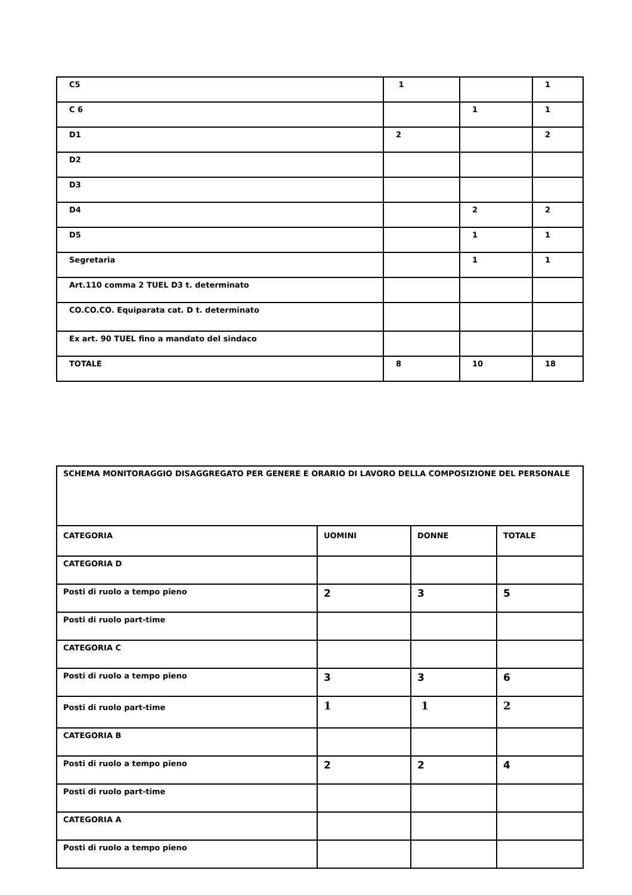| C5 | 1 | | 1 |
| C 6 | | 1 | 1 |
| D1 | 2 | | 2 |
| D2 | | | |
| D3 | | | |
| D4 | | 2 | 2 |
| D5 | | 1 | 1 |
| Segretaria | | 1 | 1 |
| Art.110 comma 2 TUEL D3 t. determinato | | | |
| CO.CO.CO. Equiparata cat. D t. determinato | | | |
| Ex art. 90 TUEL fino a mandato del sindaco | | | |
| TOTALE | 8 | 10 | 18 |
| SCHEMA MONITORAGGIO DISAGGREGATO PER GENERE E ORARIO DI LAVORO DELLA COMPOSIZIONE DEL PERSONALE | | | |
| CATEGORIA | UOMINI | DONNE | TOTALE |
| CATEGORIA D | | | |
| Posti di ruolo a tempo pieno | 2 | 3 | 5 |
| Posti di ruolo part-time | | | |
| CATEGORIA C | | | |
| Posti di ruolo a tempo pieno | 3 | 3 | 6 |
| Posti di ruolo part-time | 1 | 1 | 2 |
| CATEGORIA B | | | |
| Posti di ruolo a tempo pieno | 2 | 2 | 4 |
| Posti di ruolo part-time | | | |
| CATEGORIA A | | | |
| Posti di ruolo a tempo pieno | | | |